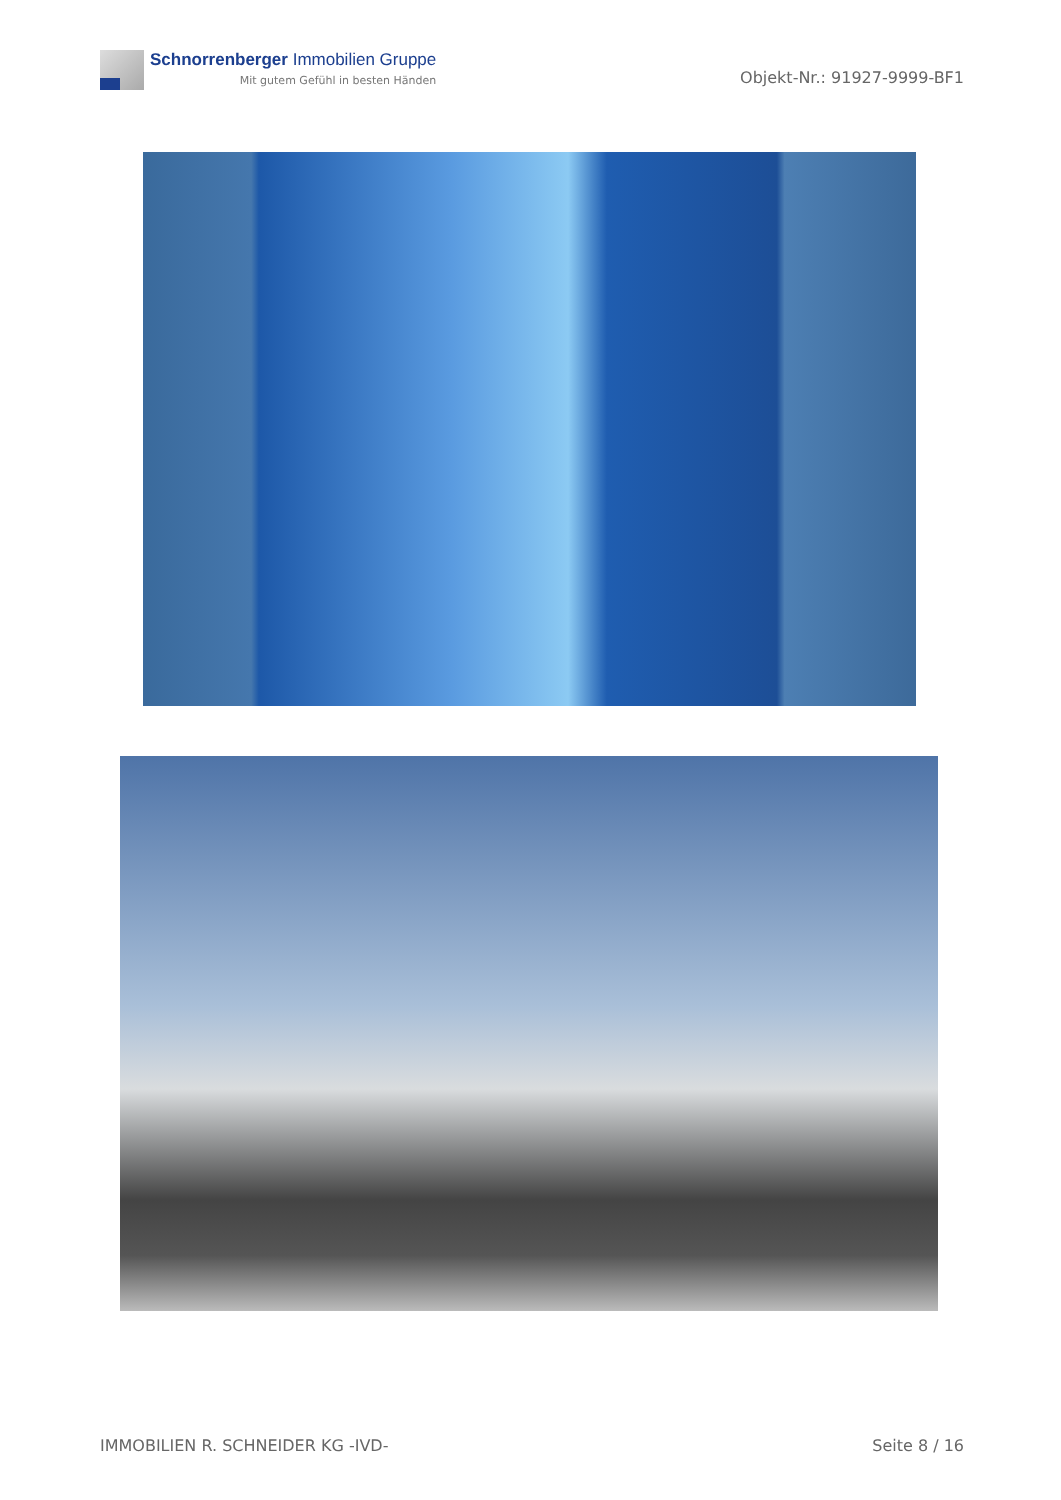Schnorrenberger Immobilien Gruppe
Mit gutem Gefühl in besten Händen
Objekt-Nr.: 91927-9999-BF1
IMMOBILIEN R. SCHNEIDER KG -IVD- Seite 8 / 16